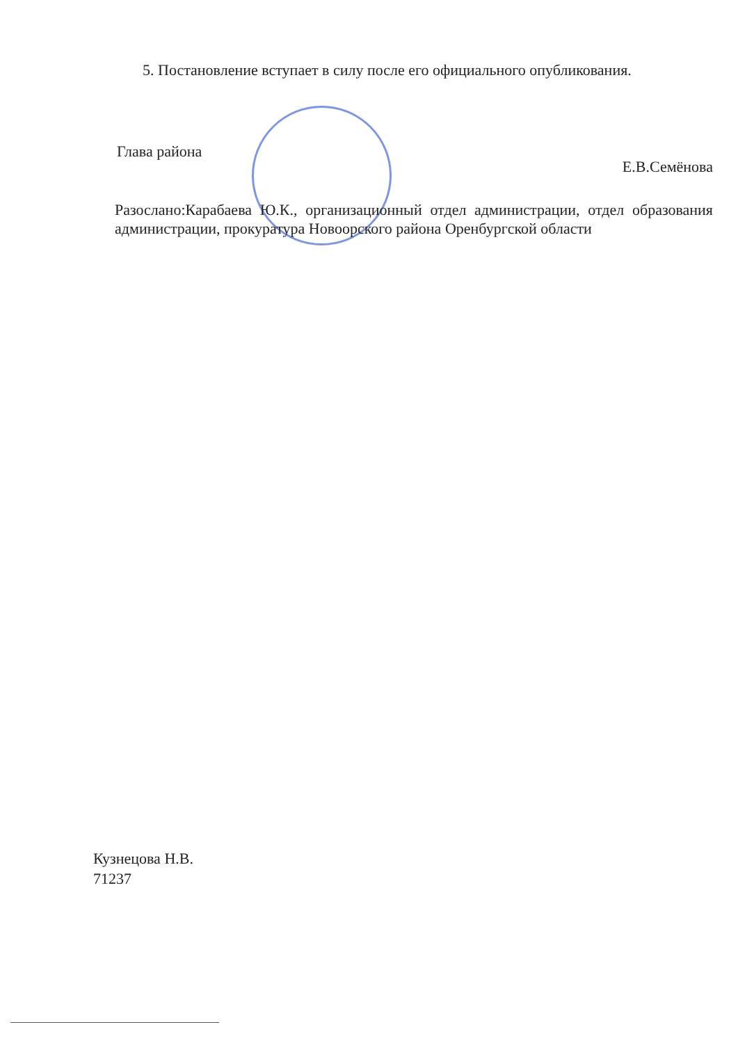5. Постановление вступает в силу после его официального опубликования.
Глава района Е.В.Семёнова
Разослано:Карабаева Ю.К., организационный отдел администрации, отдел образования администрации, прокуратура Новоорского района Оренбургской области
Кузнецова Н.В.
71237